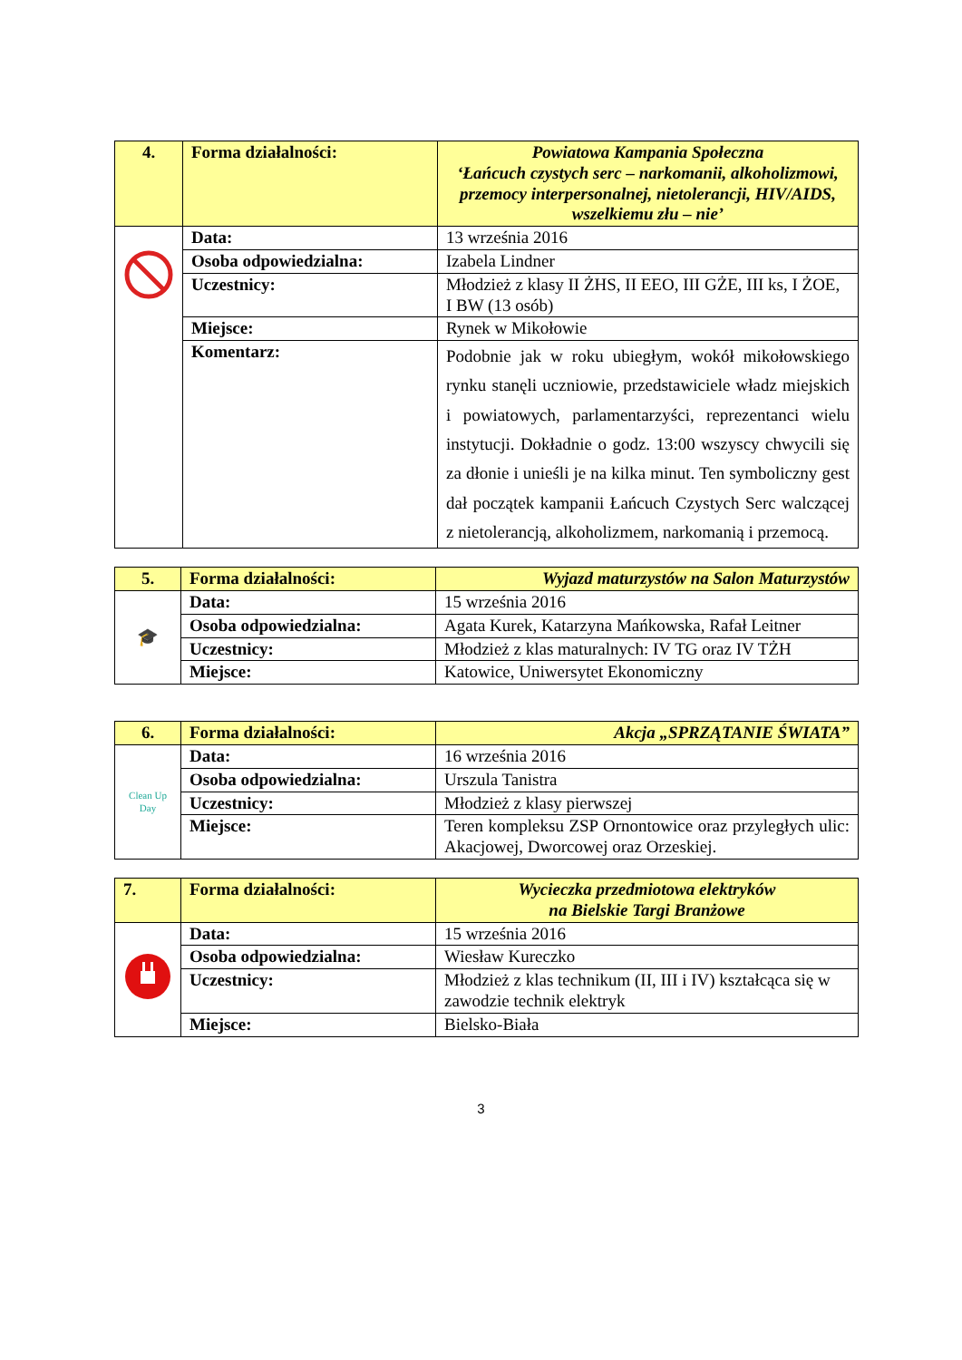| 4. | Forma działalności: | Powiatowa Kampania Społeczna ‘Łańcuch czystych serc – narkomanii, alkoholizmowi, przemocy interpersonalnej, nietolerancji, HIV/AIDS, wszelkiemu złu – nie’ |
| | Data: | 13 września 2016 |
| | Osoba odpowiedzialna: | Izabela Lindner |
| | Uczestnicy: | Młodzież z klasy II ŻHS, II EEO, III GŻE, III ks, I ŻOE, I BW (13 osób) |
| | Miejsce: | Rynek w Mikołowie |
| | Komentarz: | Podobnie jak w roku ubiegłym, wokół mikołowskiego rynku stanęli uczniowie, przedstawiciele władz miejskich i powiatowych, parlamentarzyści, reprezentanci wielu instytucji. Dokładnie o godz. 13:00 wszyscy chwycili się za dłonie i unieśli je na kilka minut. Ten symboliczny gest dał początek kampanii Łańcuch Czystych Serc walczącej z nietolerancją, alkoholizmem, narkomanią i przemocą. |
| 5. | Forma działalności: | Wyjazd maturzystów na Salon Maturzystów |
| 🎓 | Data: | 15 września 2016 |
| | Osoba odpowiedzialna: | Agata Kurek, Katarzyna Mańkowska, Rafał Leitner |
| | Uczestnicy: | Młodzież z klas maturalnych: IV TG oraz IV TŻH |
| | Miejsce: | Katowice, Uniwersytet Ekonomiczny |
| 6. | Forma działalności: | Akcja „SPRZĄTANIE ŚWIATA” |
| Clean Up Day | Data: | 16 września 2016 |
| | Osoba odpowiedzialna: | Urszula Tanistra |
| | Uczestnicy: | Młodzież z klasy pierwszej |
| | Miejsce: | Teren kompleksu ZSP Ornontowice oraz przyległych ulic: Akacjowej, Dworcowej oraz Orzeskiej. |
| 7. | Forma działalności: | Wycieczka przedmiotowa elektryków na Bielskie Targi Branżowe |
| | Data: | 15 września 2016 |
| | Osoba odpowiedzialna: | Wiesław Kureczko |
| | Uczestnicy: | Młodzież z klas technikum (II, III i IV) kształcąca się w zawodzie technik elektryk |
| | Miejsce: | Bielsko-Biała |
3